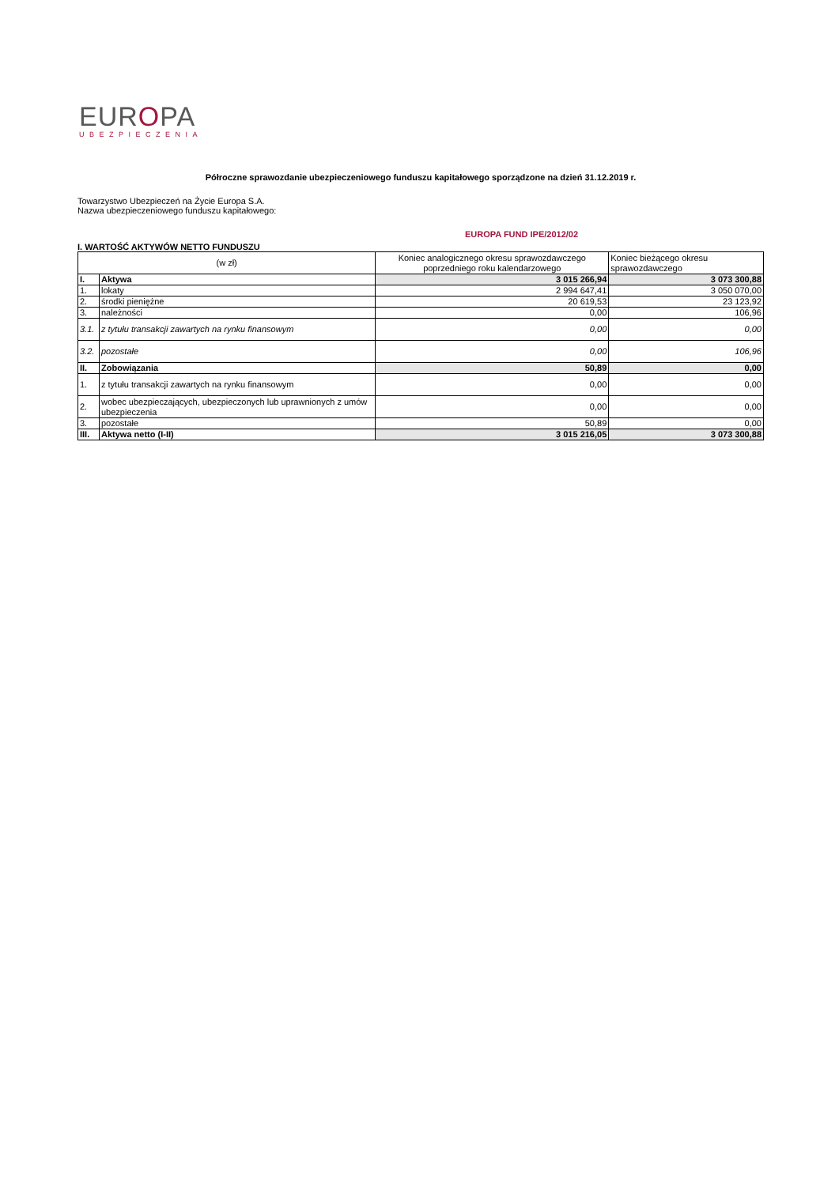EUROPA
UBEZPIECZENIA
Półroczne sprawozdanie ubezpieczeniowego funduszu kapitałowego sporządzone na dzień 31.12.2019 r.
Towarzystwo Ubezpieczeń na Życie Europa S.A.
Nazwa ubezpieczeniowego funduszu kapitałowego:
EUROPA FUND IPE/2012/02
I. WARTOŚĆ AKTYWÓW NETTO FUNDUSZU
| (w zł) | | Koniec analogicznego okresu sprawozdawczego poprzedniego roku kalendarzowego | Koniec bieżącego okresu sprawozdawczego |
| I. | Aktywa | 3 015 266,94 | 3 073 300,88 |
| 1. | lokaty | 2 994 647,41 | 3 050 070,00 |
| 2. | środki pieniężne | 20 619,53 | 23 123,92 |
| 3. | należności | 0,00 | 106,96 |
| 3.1. | z tytułu transakcji zawartych na rynku finansowym | 0,00 | 0,00 |
| 3.2. | pozostałe | 0,00 | 106,96 |
| II. | Zobowiązania | 50,89 | 0,00 |
| 1. | z tytułu transakcji zawartych na rynku finansowym | 0,00 | 0,00 |
| 2. | wobec ubezpieczających, ubezpieczonych lub uprawnionych z umów ubezpieczenia | 0,00 | 0,00 |
| 3. | pozostałe | 50,89 | 0,00 |
| III. | Aktywa netto (I-II) | 3 015 216,05 | 3 073 300,88 |